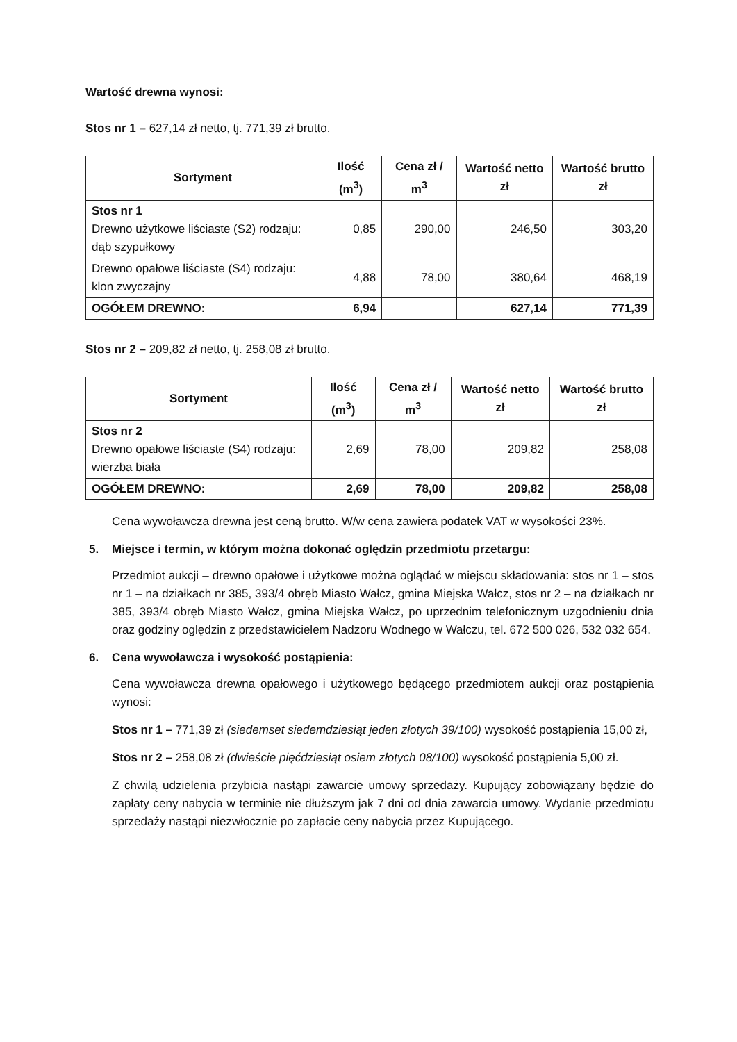Wartość drewna wynosi:
Stos nr 1 – 627,14 zł netto, tj. 771,39 zł brutto.
| Sortyment | Ilość (m<sup>3</sup>) | Cena zł / m<sup>3</sup> | Wartość netto zł | Wartość brutto zł |
| --- | --- | --- | --- | --- |
| Stos nr 1 Drewno użytkowe liściaste (S2) rodzaju: dąb szypułkowy | 0,85 | 290,00 | 246,50 | 303,20 |
| Drewno opałowe liściaste (S4) rodzaju: klon zwyczajny | 4,88 | 78,00 | 380,64 | 468,19 |
| OGÓŁEM DREWNO: | 6,94 | | 627,14 | 771,39 |
Stos nr 2 – 209,82 zł netto, tj. 258,08 zł brutto.
| Sortyment | Ilość (m<sup>3</sup>) | Cena zł / m<sup>3</sup> | Wartość netto zł | Wartość brutto zł |
| --- | --- | --- | --- | --- |
| Stos nr 2 Drewno opałowe liściaste (S4) rodzaju: wierzba biała | 2,69 | 78,00 | 209,82 | 258,08 |
| OGÓŁEM DREWNO: | 2,69 | 78,00 | 209,82 | 258,08 |
Cena wywoławcza drewna jest ceną brutto. W/w cena zawiera podatek VAT w wysokości 23%.
5. Miejsce i termin, w którym można dokonać oględzin przedmiotu przetargu:
Przedmiot aukcji – drewno opałowe i użytkowe można oglądać w miejscu składowania: stos nr 1 – stos nr 1 – na działkach nr 385, 393/4 obręb Miasto Wałcz, gmina Miejska Wałcz, stos nr 2 – na działkach nr 385, 393/4 obręb Miasto Wałcz, gmina Miejska Wałcz, po uprzednim telefonicznym uzgodnieniu dnia oraz godziny oględzin z przedstawicielem Nadzoru Wodnego w Wałczu, tel. 672 500 026, 532 032 654.
6. Cena wywoławcza i wysokość postąpienia:
Cena wywoławcza drewna opałowego i użytkowego będącego przedmiotem aukcji oraz postąpienia wynosi:
Stos nr 1 – 771,39 zł (siedemset siedemdziesiąt jeden złotych 39/100) wysokość postąpienia 15,00 zł,
Stos nr 2 – 258,08 zł (dwieście pięćdziesiąt osiem złotych 08/100) wysokość postąpienia 5,00 zł.
Z chwilą udzielenia przybicia nastąpi zawarcie umowy sprzedaży. Kupujący zobowiązany będzie do zapłaty ceny nabycia w terminie nie dłuższym jak 7 dni od dnia zawarcia umowy. Wydanie przedmiotu sprzedaży nastąpi niezwłocznie po zapłacie ceny nabycia przez Kupującego.